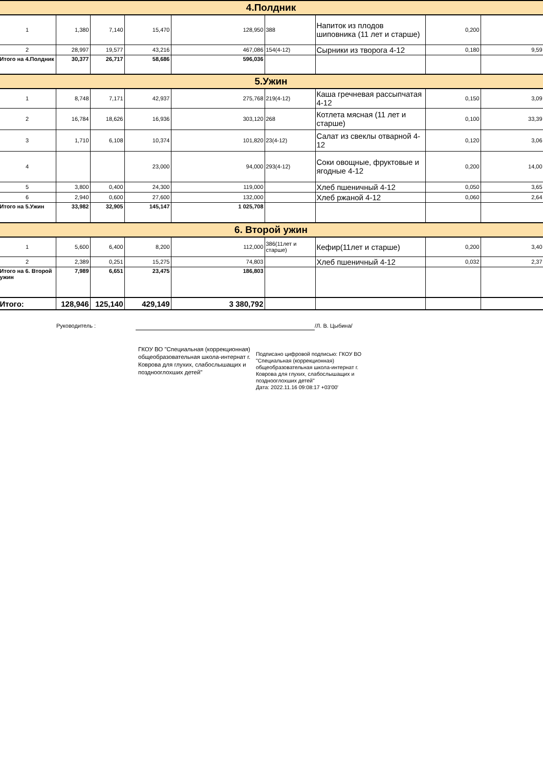| 4.Полдник | | | | | | | | |
| 1 | 1,380 | 7,140 | 15,470 | 128,950 | 388 | Напиток из плодов шиповника (11 лет и старше) | 0,200 | |
| 2 | 28,997 | 19,577 | 43,216 | 467,086 | 154(4-12) | Сырники из творога 4-12 | 0,180 | 9,59 |
| Итого на 4.Полдник | 30,377 | 26,717 | 58,686 | 596,036 | | | | |
| 5.Ужин | | | | | | | | |
| 1 | 8,748 | 7,171 | 42,937 | 275,768 | 219(4-12) | Каша гречневая рассыпчатая 4-12 | 0,150 | 3,09 |
| 2 | 16,784 | 18,626 | 16,936 | 303,120 | 268 | Котлета мясная (11 лет и старше) | 0,100 | 33,39 |
| 3 | 1,710 | 6,108 | 10,374 | 101,820 | 23(4-12) | Салат из свеклы отварной 4-12 | 0,120 | 3,06 |
| 4 | | | 23,000 | 94,000 | 293(4-12) | Соки овощные, фруктовые и ягодные 4-12 | 0,200 | 14,00 |
| 5 | 3,800 | 0,400 | 24,300 | 119,000 | | Хлеб пшеничный 4-12 | 0,050 | 3,65 |
| 6 | 2,940 | 0,600 | 27,600 | 132,000 | | Хлеб ржаной 4-12 | 0,060 | 2,64 |
| Итого на 5.Ужин | 33,982 | 32,905 | 145,147 | 1 025,708 | | | | |
| 6. Второй ужин | | | | | | | | |
| 1 | 5,600 | 6,400 | 8,200 | 112,000 | 386(11лет и старше) | Кефир(11лет и старше) | 0,200 | 3,40 |
| 2 | 2,389 | 0,251 | 15,275 | 74,803 | | Хлеб пшеничный 4-12 | 0,032 | 2,37 |
| Итого на 6. Второй ужин | 7,989 | 6,651 | 23,475 | 186,803 | | | | |
| Итого: | 128,946 | 125,140 | 429,149 | 3 380,792 | | | | |
Руководитель : /Л. В. Цыбина/
ГКОУ ВО "Специальная (коррекционная) общеобразовательная школа-интернат г. Коврова для глухих, слабослышащих и позднооглохших детей"
Подписано цифровой подписью: ГКОУ ВО "Специальная (коррекционная) общеобразовательная школа-интернат г. Коврова для глухих, слабослышащих и позднооглохших детей"
Дата: 2022.11.16 09:08:17 +03'00'